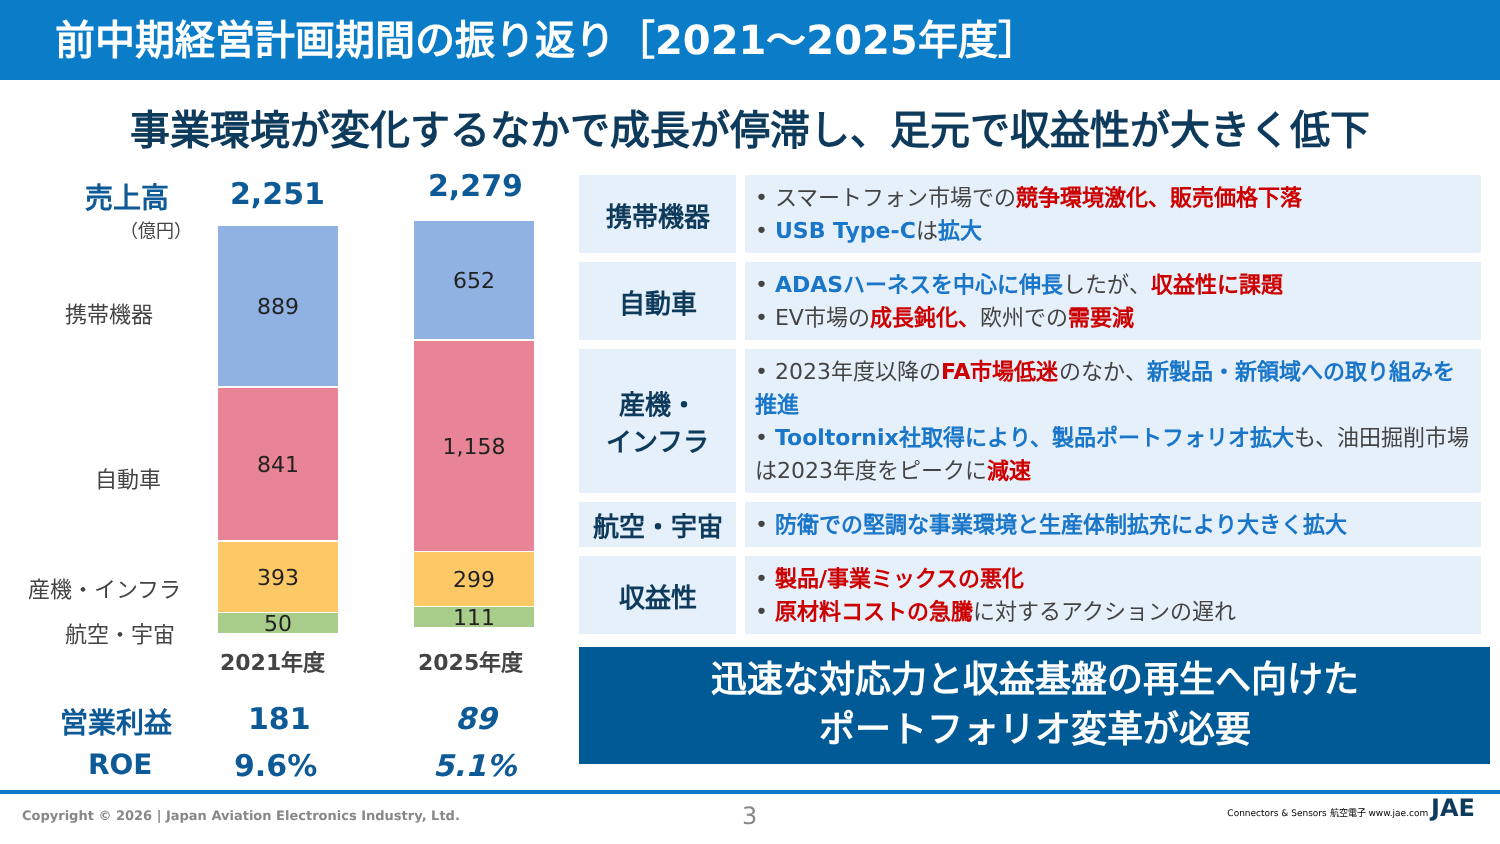前中期経営計画期間の振り返り［2021～2025年度］
事業環境が変化するなかで成長が停滞し、足元で収益性が大きく低下
売上高
（億円）
2,251 2,279
携帯機器
自動車
産機・インフラ
航空・宇宙
889
841
393
50
652
1,158
299
111
2021年度 2025年度
営業利益 181 89
ROE 9.6% 5.1%
| 携帯機器 | • スマートフォン市場での 競争環境激化、販売価格下落 • USB Type-C は 拡大 |
| 自動車 | • ADASハーネスを中心に伸長 したが、 収益性に課題 • EV市場の 成長鈍化、 欧州での 需要減 |
| 産機・ インフラ | • 2023年度以降の FA市場低迷 のなか、 新製品・新領域への取り組みを推進 • Tooltornix社取得により、製品ポートフォリオ拡大 も、油田掘削市場は2023年度をピークに 減速 |
| 航空・宇宙 | • 防衛での堅調な事業環境と生産体制拡充により大きく拡大 |
| 収益性 | • 製品/事業ミックスの悪化 • 原材料コストの急騰 に対するアクションの遅れ |
迅速な対応力と収益基盤の再生へ向けた
ポートフォリオ変革が必要
Copyright © 2026 | Japan Aviation Electronics Industry, Ltd. 3
Connectors & Sensors 航空電子 www.jae.com JAE